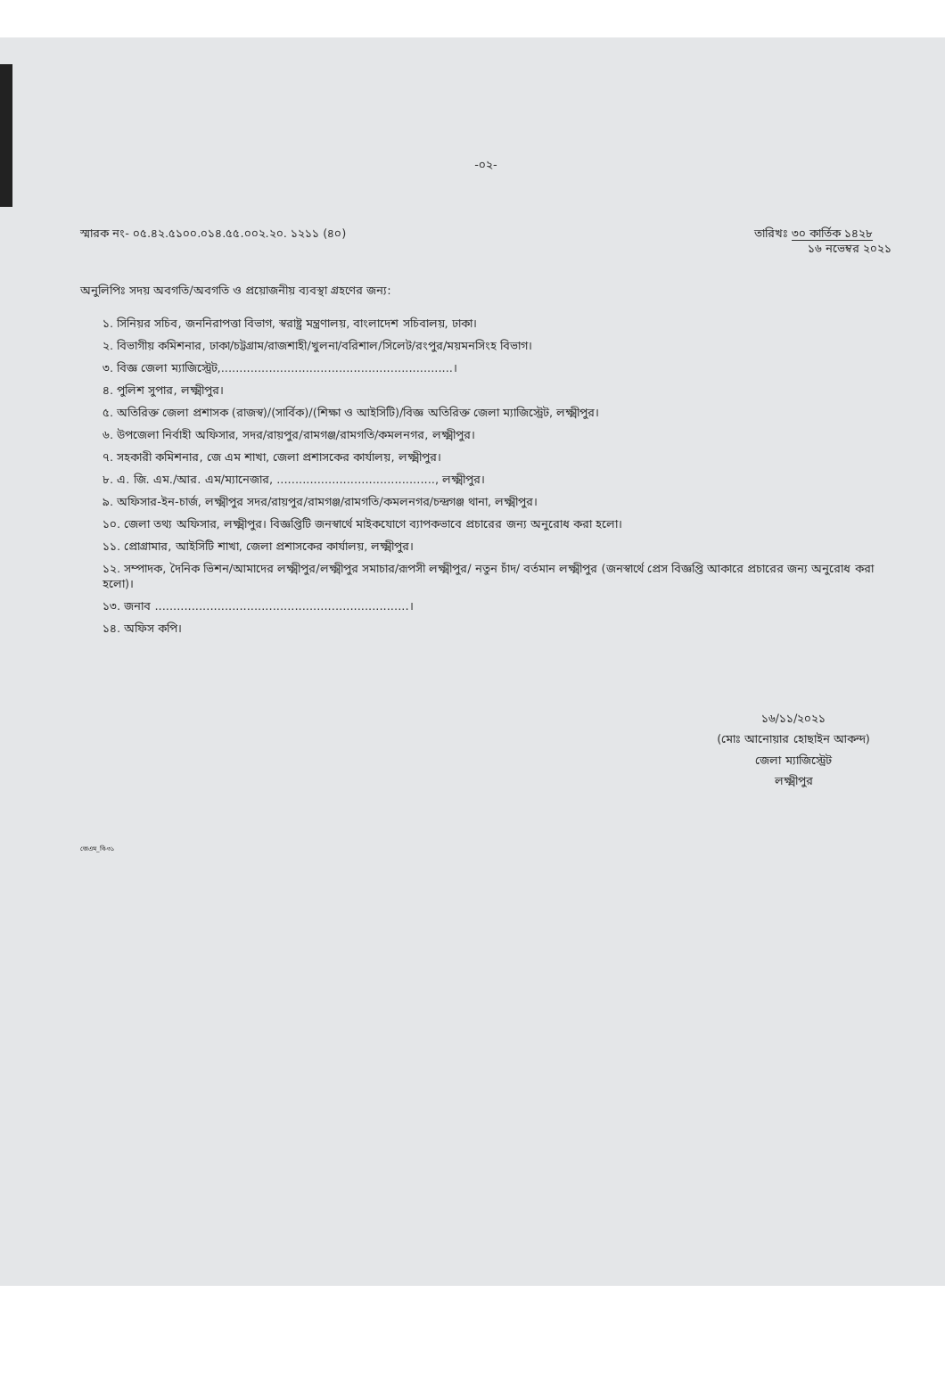-০২-
স্মারক নং- ০৫.৪২.৫১০০.০১৪.৫৫.০০২.২০. ১২১১ (৪০)
তারিখঃ ৩০ কার্তিক ১৪২৮
১৬ নভেম্বর ২০২১
অনুলিপিঃ সদয় অবগতি/অবগতি ও প্রয়োজনীয় ব্যবস্থা গ্রহণের জন্য:
১. সিনিয়র সচিব, জননিরাপত্তা বিভাগ, স্বরাষ্ট্র মন্ত্রণালয়, বাংলাদেশ সচিবালয়, ঢাকা।
২. বিভাগীয় কমিশনার, ঢাকা/চট্টগ্রাম/রাজশাহী/খুলনা/বরিশাল/সিলেট/রংপুর/ময়মনসিংহ বিভাগ।
৩. বিজ্ঞ জেলা ম্যাজিস্ট্রেট,...............................................................।
৪. পুলিশ সুপার, লক্ষ্মীপুর।
৫. অতিরিক্ত জেলা প্রশাসক (রাজস্ব)/(সার্বিক)/(শিক্ষা ও আইসিটি)/বিজ্ঞ অতিরিক্ত জেলা ম্যাজিস্ট্রেট, লক্ষ্মীপুর।
৬. উপজেলা নির্বাহী অফিসার, সদর/রায়পুর/রামগঞ্জ/রামগতি/কমলনগর, লক্ষ্মীপুর।
৭. সহকারী কমিশনার, জে এম শাখা, জেলা প্রশাসকের কার্যালয়, লক্ষ্মীপুর।
৮. এ. জি. এম./আর. এম/ম্যানেজার, ..........................................., লক্ষ্মীপুর।
৯. অফিসার-ইন-চার্জ, লক্ষ্মীপুর সদর/রায়পুর/রামগঞ্জ/রামগতি/কমলনগর/চন্দ্রগঞ্জ থানা, লক্ষ্মীপুর।
১০. জেলা তথ্য অফিসার, লক্ষ্মীপুর। বিজ্ঞপ্তিটি জনস্বার্থে মাইকযোগে ব্যাপকভাবে প্রচারের জন্য অনুরোধ করা হলো।
১১. প্রোগ্রামার, আইসিটি শাখা, জেলা প্রশাসকের কার্যালয়, লক্ষ্মীপুর।
১২. সম্পাদক, দৈনিক ভিশন/আমাদের লক্ষ্মীপুর/লক্ষ্মীপুর সমাচার/রূপসী লক্ষ্মীপুর/ নতুন চাঁদ/ বর্তমান লক্ষ্মীপুর (জনস্বার্থে প্রেস বিজ্ঞপ্তি আকারে প্রচারের জন্য অনুরোধ করা হলো)।
১৩. জনাব .....................................................................।
১৪. অফিস কপি।
১৬/১১/২০২১
(মোঃ আনোয়ার হোছাইন আকন্দ)
জেলা ম্যাজিস্ট্রেট
লক্ষ্মীপুর
জেএম_বি-৩১